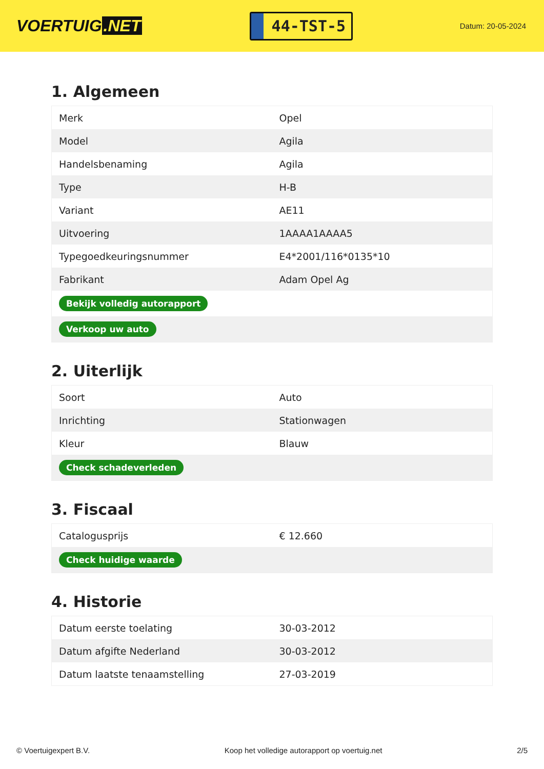VOERTUIG.NET
44-TST-5
Datum: 20-05-2024
1. Algemeen
| Merk | Opel |
| Model | Agila |
| Handelsbenaming | Agila |
| Type | H-B |
| Variant | AE11 |
| Uitvoering | 1AAAA1AAAA5 |
| Typegoedkeuringsnummer | E4*2001/116*0135*10 |
| Fabrikant | Adam Opel Ag |
| Bekijk volledig autorapport | |
| Verkoop uw auto | |
2. Uiterlijk
| Soort | Auto |
| Inrichting | Stationwagen |
| Kleur | Blauw |
| Check schadeverleden | |
3. Fiscaal
| Catalogusprijs | € 12.660 |
| Check huidige waarde | |
4. Historie
| Datum eerste toelating | 30-03-2012 |
| Datum afgifte Nederland | 30-03-2012 |
| Datum laatste tenaamstelling | 27-03-2019 |
© Voertuigexpert B.V. Koop het volledige autorapport op voertuig.net 2/5